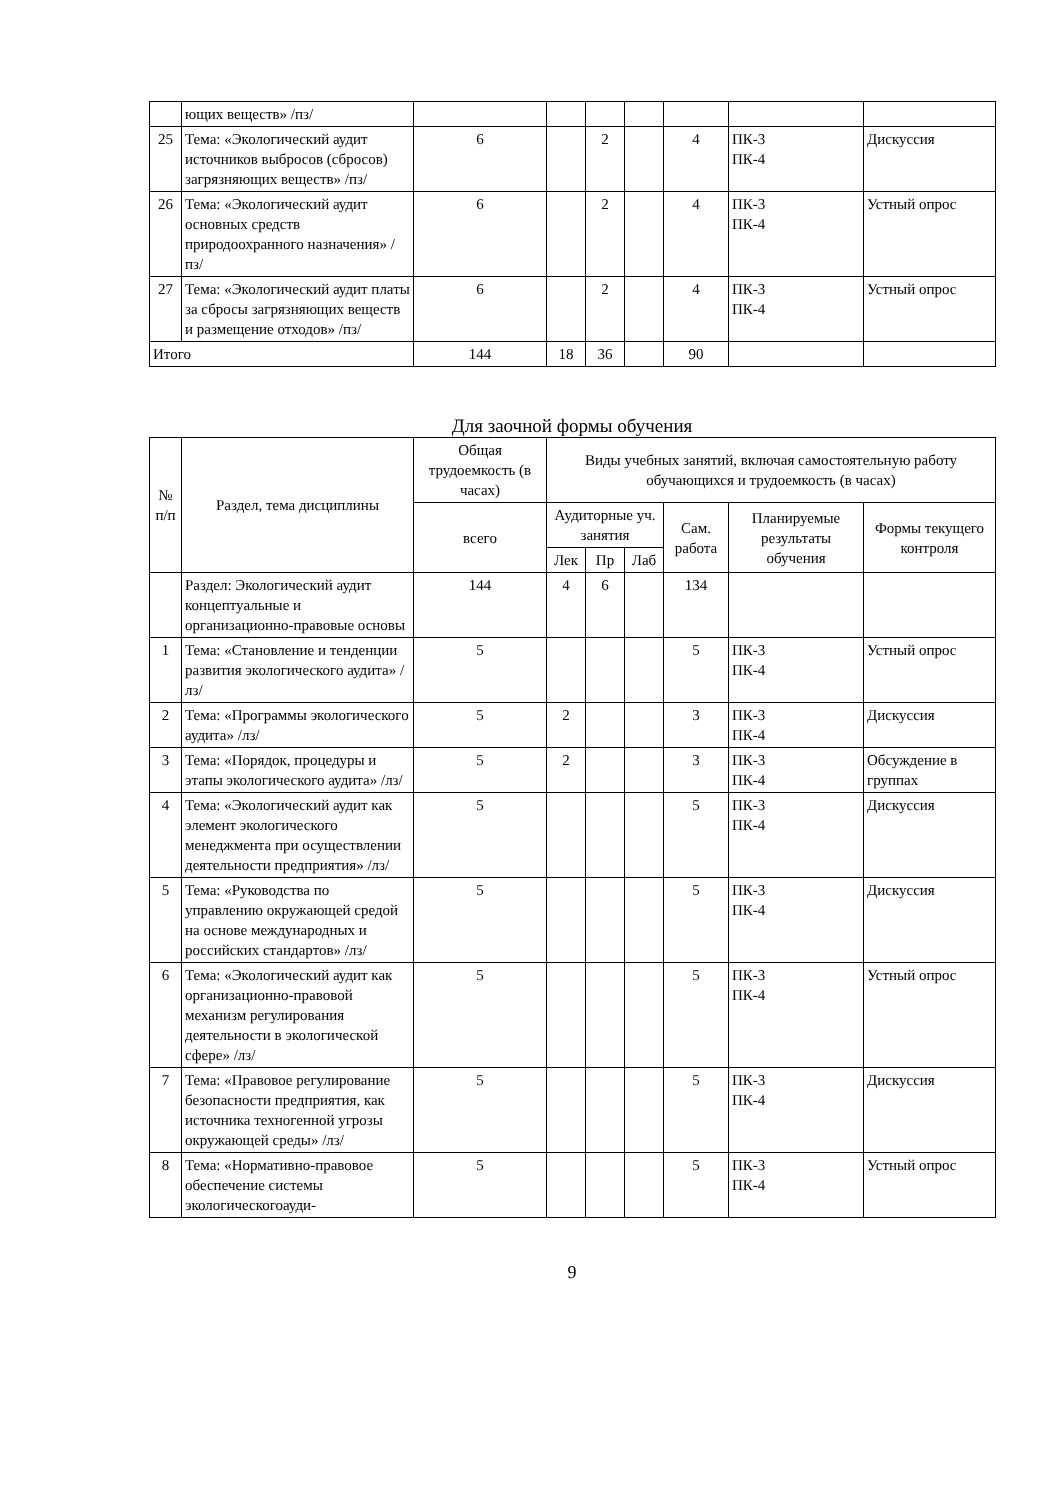| | ющих веществ» /пз/ | | | | | | | |
| 25 | Тема: «Экологический аудит источников выбросов (сбросов) загрязняющих веществ» /пз/ | 6 | | 2 | | 4 | ПК-3 ПК-4 | Дискуссия |
| 26 | Тема: «Экологический аудит основных средств природоохранного назначения» /пз/ | 6 | | 2 | | 4 | ПК-3 ПК-4 | Устный опрос |
| 27 | Тема: «Экологический аудит платы за сбросы загрязняющих веществ и размещение отходов» /пз/ | 6 | | 2 | | 4 | ПК-3 ПК-4 | Устный опрос |
| Итого | | 144 | 18 | 36 | | 90 | | |
Для заочной формы обучения
| № п/п | Раздел, тема дисциплины | Общая трудоемкость (в часах) | Виды учебных занятий, включая самостоятельную работу обучающихся и трудоемкость (в часах) | | | | | |
| --- | --- | --- | --- | --- | --- | --- | --- | --- |
| | | всего | Аудиторные уч. занятия | | | Сам. работа | Планируемые результаты обучения | Формы текущего контроля |
| | | | Лек | Пр | Лаб | | | |
| | Раздел: Экологический аудит концептуальные и организационно-правовые основы | 144 | 4 | 6 | | 134 | | |
| 1 | Тема: «Становление и тенденции развития экологического аудита» /лз/ | 5 | | | | 5 | ПК-3 ПК-4 | Устный опрос |
| 2 | Тема: «Программы экологического аудита» /лз/ | 5 | 2 | | | 3 | ПК-3 ПК-4 | Дискуссия |
| 3 | Тема: «Порядок, процедуры и этапы экологического аудита» /лз/ | 5 | 2 | | | 3 | ПК-3 ПК-4 | Обсуждение в группах |
| 4 | Тема: «Экологический аудит как элемент экологического менеджмента при осуществлении деятельности предприятия» /лз/ | 5 | | | | 5 | ПК-3 ПК-4 | Дискуссия |
| 5 | Тема: «Руководства по управлению окружающей средой на основе международных и российских стандартов» /лз/ | 5 | | | | 5 | ПК-3 ПК-4 | Дискуссия |
| 6 | Тема: «Экологический аудит как организационно-правовой механизм регулирования деятельности в экологической сфере» /лз/ | 5 | | | | 5 | ПК-3 ПК-4 | Устный опрос |
| 7 | Тема: «Правовое регулирование безопасности предприятия, как источника техногенной угрозы окружающей среды» /лз/ | 5 | | | | 5 | ПК-3 ПК-4 | Дискуссия |
| 8 | Тема: «Нормативно-правовое обеспечение системы экологическогоауди- | 5 | | | | 5 | ПК-3 ПК-4 | Устный опрос |
9